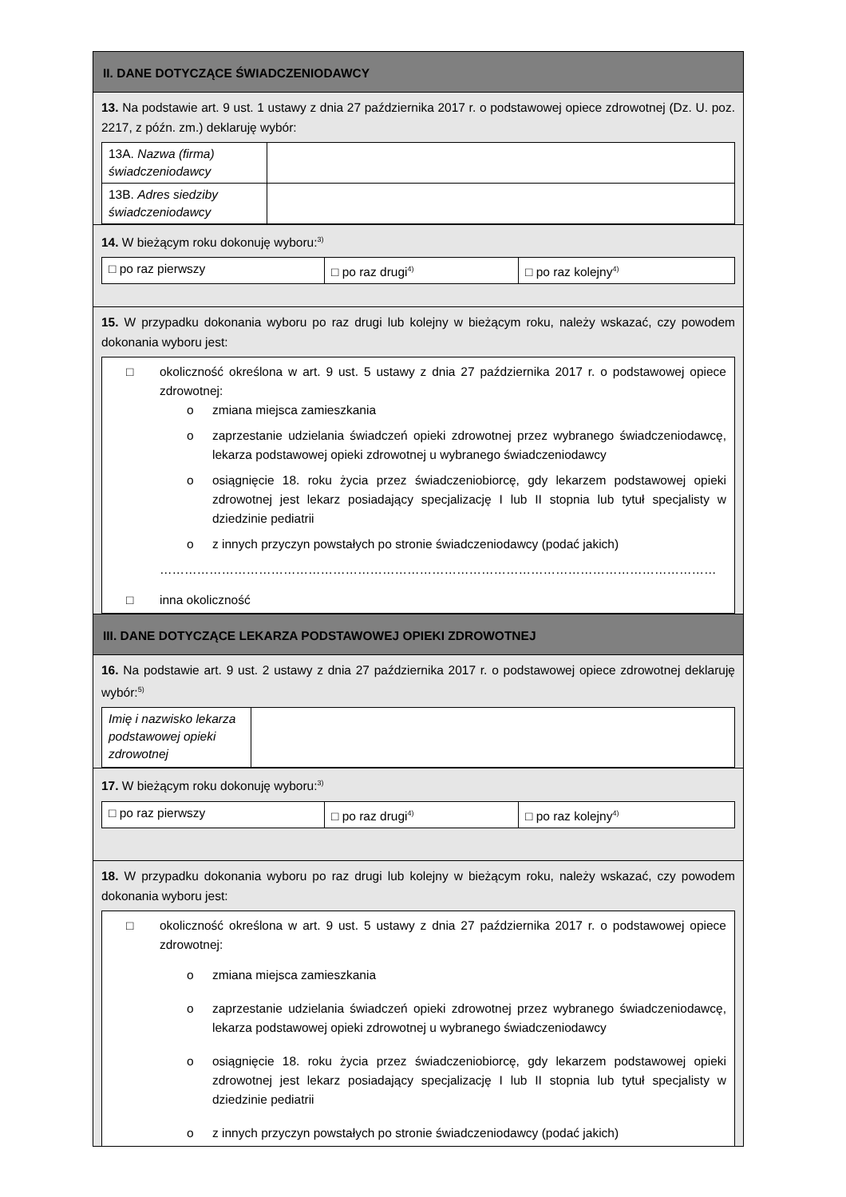II. DANE DOTYCZĄCE ŚWIADCZENIODAWCY
13. Na podstawie art. 9 ust. 1 ustawy z dnia 27 października 2017 r. o podstawowej opiece zdrowotnej (Dz. U. poz. 2217, z późn. zm.) deklaruję wybór:
| 13A. Nazwa (firma) świadczeniodawcy | |
| 13B. Adres siedziby świadczeniodawcy | |
14. W bieżącym roku dokonuję wyboru:<sup>3)</sup>
| □ po raz pierwszy | □ po raz drugi<sup>4)</sup> | □ po raz kolejny<sup>4)</sup> |
15. W przypadku dokonania wyboru po raz drugi lub kolejny w bieżącym roku, należy wskazać, czy powodem dokonania wyboru jest:
□ okoliczność określona w art. 9 ust. 5 ustawy z dnia 27 października 2017 r. o podstawowej opiece zdrowotnej:
o zmiana miejsca zamieszkania
o zaprzestanie udzielania świadczeń opieki zdrowotnej przez wybranego świadczeniodawcę, lekarza podstawowej opieki zdrowotnej u wybranego świadczeniodawcy
o osiągnięcie 18. roku życia przez świadczeniobiorcę, gdy lekarzem podstawowej opieki zdrowotnej jest lekarz posiadający specjalizację I lub II stopnia lub tytuł specjalisty w dziedzinie pediatrii
o z innych przyczyn powstałych po stronie świadczeniodawcy (podać jakich)
………………………………………………………………………………………………………………………
□ inna okoliczność
III. DANE DOTYCZĄCE LEKARZA PODSTAWOWEJ OPIEKI ZDROWOTNEJ
16. Na podstawie art. 9 ust. 2 ustawy z dnia 27 października 2017 r. o podstawowej opiece zdrowotnej deklaruję wybór:<sup>5)</sup>
| Imię i nazwisko lekarza podstawowej opieki zdrowotnej | |
17. W bieżącym roku dokonuję wyboru:<sup>3)</sup>
| □ po raz pierwszy | □ po raz drugi<sup>4)</sup> | □ po raz kolejny<sup>4)</sup> |
18. W przypadku dokonania wyboru po raz drugi lub kolejny w bieżącym roku, należy wskazać, czy powodem dokonania wyboru jest:
□ okoliczność określona w art. 9 ust. 5 ustawy z dnia 27 października 2017 r. o podstawowej opiece zdrowotnej:
o zmiana miejsca zamieszkania
o zaprzestanie udzielania świadczeń opieki zdrowotnej przez wybranego świadczeniodawcę, lekarza podstawowej opieki zdrowotnej u wybranego świadczeniodawcy
o osiągnięcie 18. roku życia przez świadczeniobiorcę, gdy lekarzem podstawowej opieki zdrowotnej jest lekarz posiadający specjalizację I lub II stopnia lub tytuł specjalisty w dziedzinie pediatrii
o z innych przyczyn powstałych po stronie świadczeniodawcy (podać jakich)